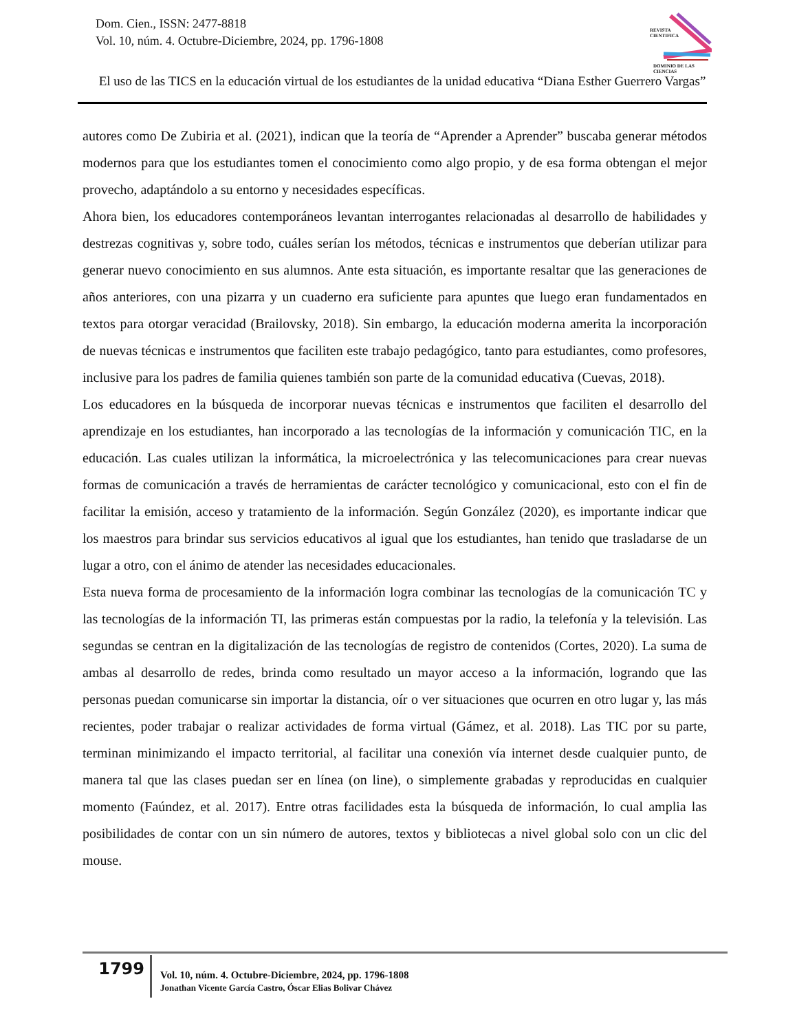Dom. Cien., ISSN: 2477-8818
Vol. 10, núm. 4. Octubre-Diciembre, 2024, pp. 1796-1808
REVISTA
CIENTIFICA
DOMINIO DE LAS CIENCIAS
El uso de las TICS en la educación virtual de los estudiantes de la unidad educativa “Diana Esther Guerrero Vargas”
autores como De Zubiria et al. (2021), indican que la teoría de “Aprender a Aprender” buscaba generar métodos modernos para que los estudiantes tomen el conocimiento como algo propio, y de esa forma obtengan el mejor provecho, adaptándolo a su entorno y necesidades específicas.
Ahora bien, los educadores contemporáneos levantan interrogantes relacionadas al desarrollo de habilidades y destrezas cognitivas y, sobre todo, cuáles serían los métodos, técnicas e instrumentos que deberían utilizar para generar nuevo conocimiento en sus alumnos. Ante esta situación, es importante resaltar que las generaciones de años anteriores, con una pizarra y un cuaderno era suficiente para apuntes que luego eran fundamentados en textos para otorgar veracidad (Brailovsky, 2018). Sin embargo, la educación moderna amerita la incorporación de nuevas técnicas e instrumentos que faciliten este trabajo pedagógico, tanto para estudiantes, como profesores, inclusive para los padres de familia quienes también son parte de la comunidad educativa (Cuevas, 2018).
Los educadores en la búsqueda de incorporar nuevas técnicas e instrumentos que faciliten el desarrollo del aprendizaje en los estudiantes, han incorporado a las tecnologías de la información y comunicación TIC, en la educación. Las cuales utilizan la informática, la microelectrónica y las telecomunicaciones para crear nuevas formas de comunicación a través de herramientas de carácter tecnológico y comunicacional, esto con el fin de facilitar la emisión, acceso y tratamiento de la información. Según González (2020), es importante indicar que los maestros para brindar sus servicios educativos al igual que los estudiantes, han tenido que trasladarse de un lugar a otro, con el ánimo de atender las necesidades educacionales.
Esta nueva forma de procesamiento de la información logra combinar las tecnologías de la comunicación TC y las tecnologías de la información TI, las primeras están compuestas por la radio, la telefonía y la televisión. Las segundas se centran en la digitalización de las tecnologías de registro de contenidos (Cortes, 2020). La suma de ambas al desarrollo de redes, brinda como resultado un mayor acceso a la información, logrando que las personas puedan comunicarse sin importar la distancia, oír o ver situaciones que ocurren en otro lugar y, las más recientes, poder trabajar o realizar actividades de forma virtual (Gámez, et al. 2018). Las TIC por su parte, terminan minimizando el impacto territorial, al facilitar una conexión vía internet desde cualquier punto, de manera tal que las clases puedan ser en línea (on line), o simplemente grabadas y reproducidas en cualquier momento (Faúndez, et al. 2017). Entre otras facilidades esta la búsqueda de información, lo cual amplia las posibilidades de contar con un sin número de autores, textos y bibliotecas a nivel global solo con un clic del mouse.
1799
Vol. 10, núm. 4. Octubre-Diciembre, 2024, pp. 1796-1808
Jonathan Vicente García Castro, Óscar Elias Bolivar Chávez